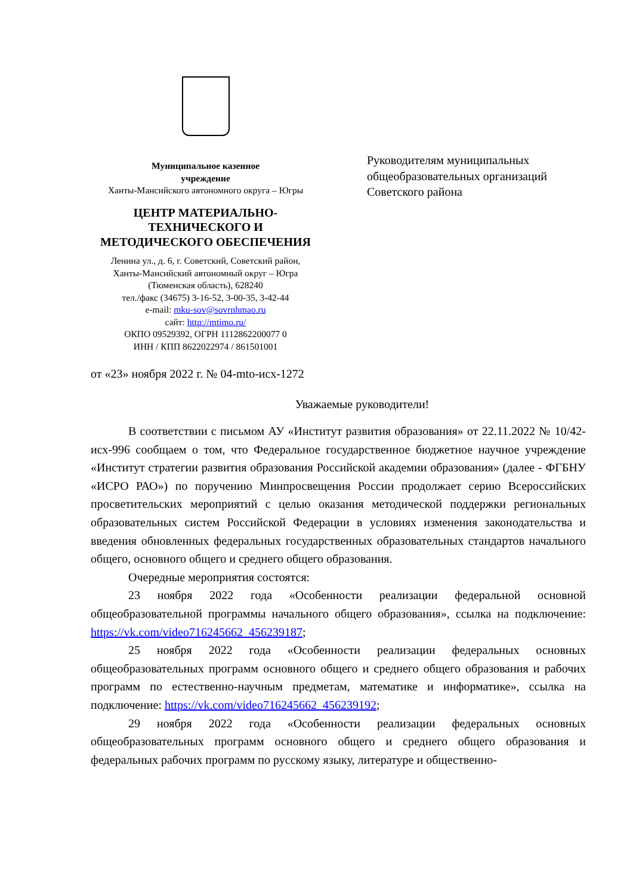Муниципальное казенное
учреждение
Ханты-Мансийского автономного округа – Югры
ЦЕНТР МАТЕРИАЛЬНО-
ТЕХНИЧЕСКОГО И
МЕТОДИЧЕСКОГО ОБЕСПЕЧЕНИЯ
Ленина ул., д. 6, г. Советский, Советский район,
Ханты-Мансийский автономный округ – Югра
(Тюменская область), 628240
тел./факс (34675) 3-16-52, 3-00-35, 3-42-44
e-mail: mku-sov@sovrnhmao.ru
сайт: http://mtimo.ru/
ОКПО 09529392, ОГРН 1112862200077 0
ИНН / КПП 8622022974 / 861501001
Руководителям муниципальных общеобразовательных организаций Советского района
от «23» ноября 2022 г. № 04-mto-исх-1272
Уважаемые руководители!
В соответствии с письмом АУ «Институт развития образования» от 22.11.2022 № 10/42-исх-996 сообщаем о том, что Федеральное государственное бюджетное научное учреждение «Институт стратегии развития образования Российской академии образования» (далее - ФГБНУ «ИСРО РАО») по поручению Минпросвещения России продолжает серию Всероссийских просветительских мероприятий с целью оказания методической поддержки региональных образовательных систем Российской Федерации в условиях изменения законодательства и введения обновленных федеральных государственных образовательных стандартов начального общего, основного общего и среднего общего образования.
Очередные мероприятия состоятся:
23 ноября 2022 года «Особенности реализации федеральной основной общеобразовательной программы начального общего образования», ссылка на подключение: https://vk.com/video716245662_456239187;
25 ноября 2022 года «Особенности реализации федеральных основных общеобразовательных программ основного общего и среднего общего образования и рабочих программ по естественно-научным предметам, математике и информатике», ссылка на подключение: https://vk.com/video716245662_456239192;
29 ноября 2022 года «Особенности реализации федеральных основных общеобразовательных программ основного общего и среднего общего образования и федеральных рабочих программ по русскому языку, литературе и общественно-